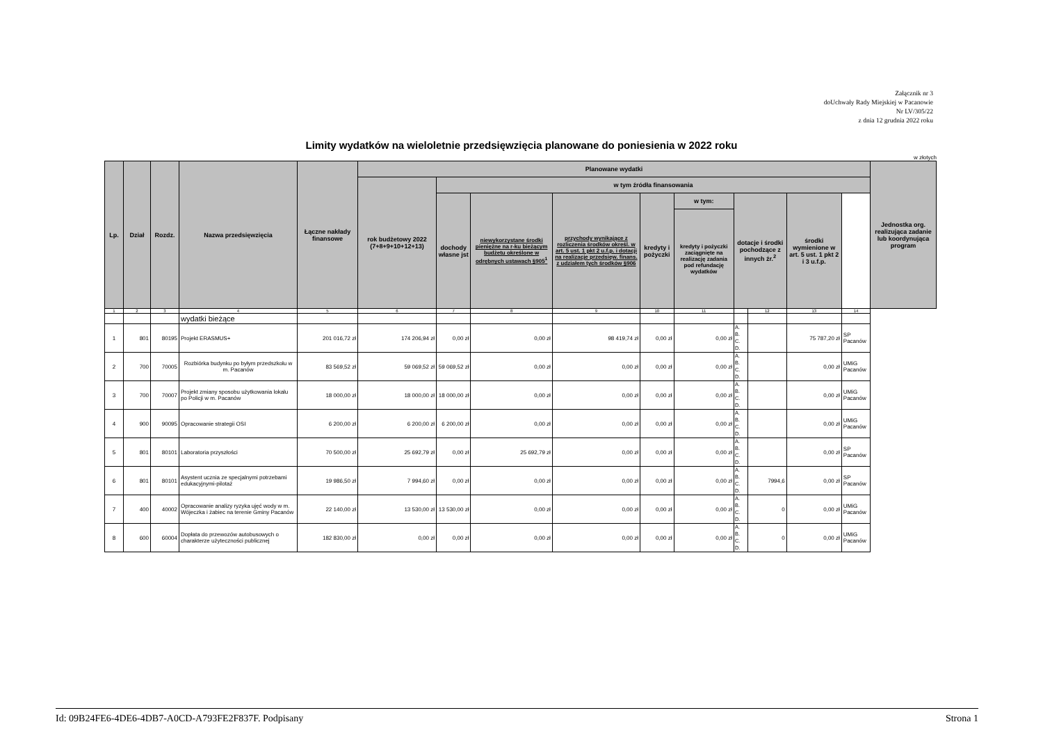Załącznik nr 3
doUchwały Rady Miejskiej w Pacanowie
Nr LV/305/22
z dnia 12 grudnia 2022 roku
Limity wydatków na wieloletnie przedsięwzięcia planowane do poniesienia w 2022 roku
w złotych
| Lp. | Dział | Rozdz. | Nazwa przedsięwzięcia | Łączne nakłady finansowe | Planowane wydatki | | | | | | | | | | Jednostka org. realizująca zadanie lub koordynująca program |
| --- | --- | --- | --- | --- | --- | --- | --- | --- | --- | --- | --- | --- | --- | --- | --- |
| | | | | | rok budżetowy 2022 (7+8+9+10+12+13) | w tym źródła finansowania | | | | | | | | | |
| | | | | | | dochody własne jst | niewykorzystane środki pieniężne na r-ku bieżącym budżetu określone w odrębnych ustawach §905<sup>1</sup> | przychody wynikające z rozliczenia środków określ. w art. 5 ust. 1 pkt 2 u.f.p. i dotacji na realizacje przedsięw. finans. z udziałem tych środków §906 | kredyty i pożyczki | w tym: | dotacje i środki pochodzące z innych źr.<sup>2</sup> | | środki wymienione w art. 5 ust. 1 pkt 2 i 3 u.f.p. | | |
| | | | | | | | | | | kredyty i pożyczki zaciągnięte na realizację zadania pod refundację wydatków | | | | | |
| 1 | 2 | 3 | 4 | 5 | 6 | 7 | 8 | 9 | 10 | 11 | | 12 | 13 | 14 | |
| | | | wydatki bieżące | | | | | | | | | | | | |
| 1 | 801 | 80195 | Projekt ERASMUS+ | 201 016,72 zł | 174 206,94 zł | 0,00 zł | 0,00 zł | 98 419,74 zł | 0,00 zł | 0,00 zł | A. B. C. D. | | 75 787,20 zł | SP Pacanów | |
| 2 | 700 | 70005 | Rozbiórka budynku po byłym przedszkolu w m. Pacanów | 83 569,52 zł | 59 069,52 zł | 59 069,52 zł | 0,00 zł | 0,00 zł | 0,00 zł | 0,00 zł | A. B. C. D. | | 0,00 zł | UMiG Pacanów | |
| 3 | 700 | 70007 | Projekt zmiany sposobu użytkowania lokalu po Policji w m. Pacanów | 18 000,00 zł | 18 000,00 zł | 18 000,00 zł | 0,00 zł | 0,00 zł | 0,00 zł | 0,00 zł | A. B. C. D. | | 0,00 zł | UMiG Pacanów | |
| 4 | 900 | 90095 | Opracowanie strategii OSI | 6 200,00 zł | 6 200,00 zł | 6 200,00 zł | 0,00 zł | 0,00 zł | 0,00 zł | 0,00 zł | A. B. C. D. | | 0,00 zł | UMiG Pacanów | |
| 5 | 801 | 80101 | Laboratoria przyszłości | 70 500,00 zł | 25 692,79 zł | 0,00 zł | 25 692,79 zł | 0,00 zł | 0,00 zł | 0,00 zł | A. B. C. D. | | 0,00 zł | SP Pacanów | |
| 6 | 801 | 80101 | Asystent ucznia ze specjalnymi potrzebami edukacyjnymi-pilotaż | 19 986,50 zł | 7 994,60 zł | 0,00 zł | 0,00 zł | 0,00 zł | 0,00 zł | 0,00 zł | A. B. C. D. | 7994,6 | 0,00 zł | SP Pacanów | |
| 7 | 400 | 40002 | Opracowanie analizy ryzyka ujęć wody w m. Wójeczka i żabiec na terenie Gminy Pacanów | 22 140,00 zł | 13 530,00 zł | 13 530,00 zł | 0,00 zł | 0,00 zł | 0,00 zł | 0,00 zł | A. B. C. D. | 0 | 0,00 zł | UMiG Pacanów | |
| 8 | 600 | 60004 | Dopłata do przewozów autobusowych o charakterze użyteczności publicznej | 182 830,00 zł | 0,00 zł | 0,00 zł | 0,00 zł | 0,00 zł | 0,00 zł | 0,00 zł | A. B. C. D. | 0 | 0,00 zł | UMiG Pacanów | |
Id: 09B24FE6-4DE6-4DB7-A0CD-A793FE2F837F. Podpisany Strona 1